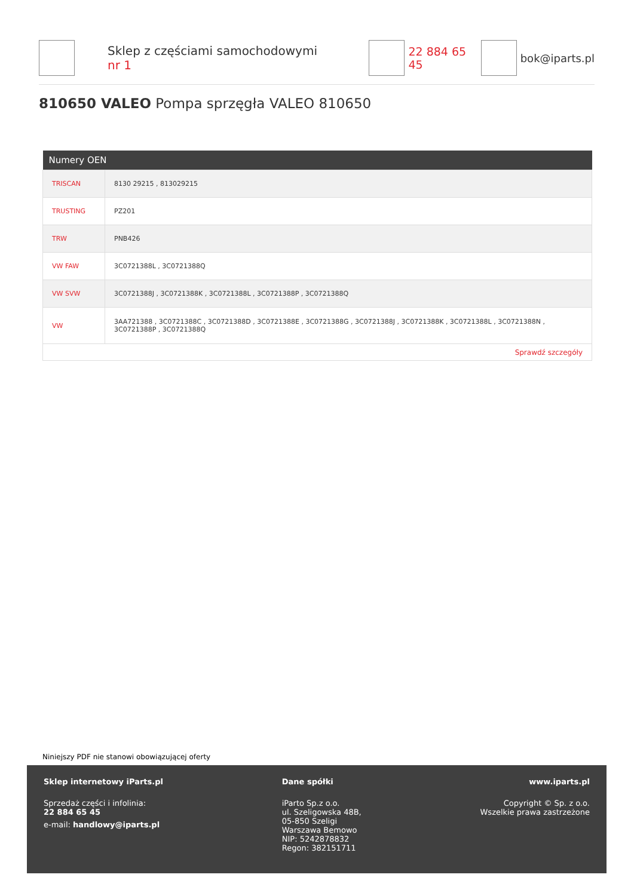Sklep z częściami samochodowymi nr 1 22 884 65 45 bok@iparts.pl
810650 VALEO Pompa sprzęgła VALEO 810650
| Numery OEN | |
| --- | --- |
| TRISCAN | 8130 29215 , 813029215 |
| TRUSTING | PZ201 |
| TRW | PNB426 |
| VW FAW | 3C0721388L , 3C0721388Q |
| VW SVW | 3C0721388J , 3C0721388K , 3C0721388L , 3C0721388P , 3C0721388Q |
| VW | 3AA721388 , 3C0721388C , 3C0721388D , 3C0721388E , 3C0721388G , 3C0721388J , 3C0721388K , 3C0721388L , 3C0721388N , 3C0721388P , 3C0721388Q |
| Sprawdź szczegóły | |
Niniejszy PDF nie stanowi obowiązującej oferty
Sklep internetowy iParts.pl
Sprzedaż części i infolinia:
22 884 65 45
e-mail: handlowy@iparts.pl
Dane spółki
iParto Sp.z o.o.
ul. Szeligowska 48B,
05-850 Szeligi
Warszawa Bemowo
NIP: 5242878832
Regon: 382151711
www.iparts.pl
Copyright © Sp. z o.o.
Wszelkie prawa zastrzeżone